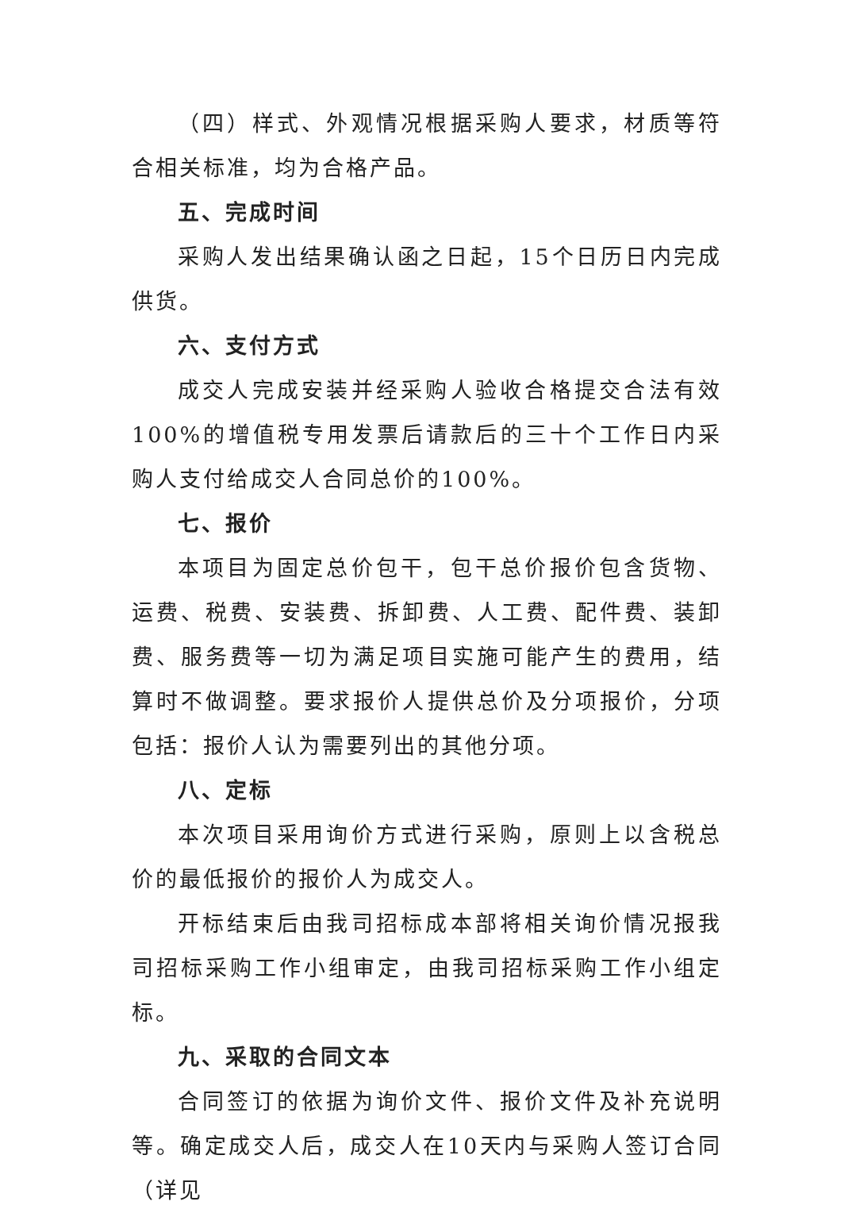（四）样式、外观情况根据采购人要求，材质等符合相关标准，均为合格产品。
五、完成时间
采购人发出结果确认函之日起，15个日历日内完成供货。
六、支付方式
成交人完成安装并经采购人验收合格提交合法有效100%的增值税专用发票后请款后的三十个工作日内采购人支付给成交人合同总价的100%。
七、报价
本项目为固定总价包干，包干总价报价包含货物、运费、税费、安装费、拆卸费、人工费、配件费、装卸费、服务费等一切为满足项目实施可能产生的费用，结算时不做调整。要求报价人提供总价及分项报价，分项包括：报价人认为需要列出的其他分项。
八、定标
本次项目采用询价方式进行采购，原则上以含税总价的最低报价的报价人为成交人。
开标结束后由我司招标成本部将相关询价情况报我司招标采购工作小组审定，由我司招标采购工作小组定标。
九、采取的合同文本
合同签订的依据为询价文件、报价文件及补充说明等。确定成交人后，成交人在10天内与采购人签订合同（详见